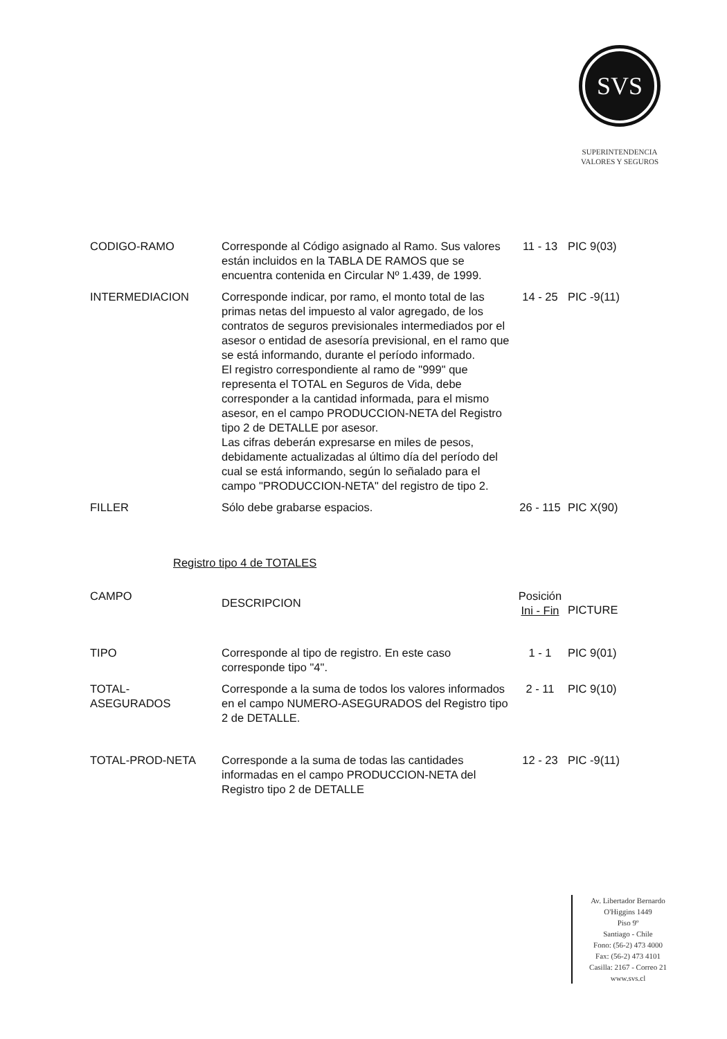SVS
SUPERINTENDENCIA
VALORES Y SEGUROS
| CODIGO-RAMO | Corresponde al Código asignado al Ramo. Sus valores están incluidos en la TABLA DE RAMOS que se encuentra contenida en Circular Nº 1.439, de 1999. | 11 - 13 | PIC 9(03) |
| INTERMEDIACION | Corresponde indicar, por ramo, el monto total de las primas netas del impuesto al valor agregado, de los contratos de seguros previsionales intermediados por el asesor o entidad de asesoría previsional, en el ramo que se está informando, durante el período informado. El registro correspondiente al ramo de "999" que representa el TOTAL en Seguros de Vida, debe corresponder a la cantidad informada, para el mismo asesor, en el campo PRODUCCION-NETA del Registro tipo 2 de DETALLE por asesor. Las cifras deberán expresarse en miles de pesos, debidamente actualizadas al último día del período del cual se está informando, según lo señalado para el campo "PRODUCCION-NETA" del registro de tipo 2. | 14 - 25 | PIC -9(11) |
| FILLER | Sólo debe grabarse espacios. | 26 - 115 | PIC X(90) |
Registro tipo 4 de TOTALES
| CAMPO | DESCRIPCION | Posición Ini - Fin | PICTURE |
| --- | --- | --- | --- |
| TIPO | Corresponde al tipo de registro. En este caso corresponde tipo "4". | 1 - 1 | PIC 9(01) |
| TOTAL- ASEGURADOS | Corresponde a la suma de todos los valores informados en el campo NUMERO-ASEGURADOS del Registro tipo 2 de DETALLE. | 2 - 11 | PIC 9(10) |
| TOTAL-PROD-NETA | Corresponde a la suma de todas las cantidades informadas en el campo PRODUCCION-NETA del Registro tipo 2 de DETALLE | 12 - 23 | PIC -9(11) |
Av. Libertador Bernardo
O'Higgins 1449
Piso 9º
Santiago - Chile
Fono: (56-2) 473 4000
Fax: (56-2) 473 4101
Casilla: 2167 - Correo 21
www.svs.cl